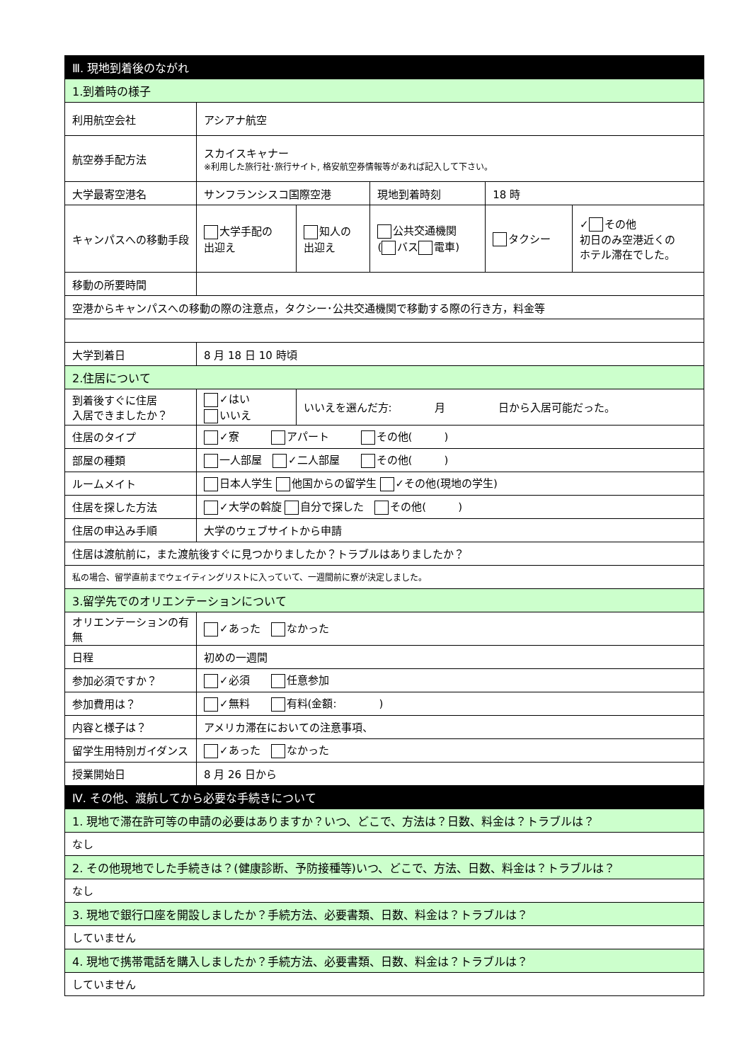| Ⅲ. 現地到着後のながれ | | | | | |
| 1.到着時の様子 | | | | | |
| 利用航空会社 | アシアナ航空 | | | | |
| 航空券手配方法 | スカイスキャナー ※利用した旅行社･旅行サイト, 格安航空券情報等があれば記入して下さい。 | | | | |
| 大学最寄空港名 | サンフランシスコ国際空港 | | 現地到着時刻 | 18 時 | |
| キャンパスへの移動手段 | 大学手配の 出迎え | 知人の 出迎え | 公共交通機関 ( バス 電車) | タクシー | ✓ その他 初日のみ空港近くの ホテル滞在でした。 |
| 移動の所要時間 | | | | | |
| 空港からキャンパスへの移動の際の注意点，タクシー･公共交通機関で移動する際の行き方，料金等 | | | | | |
| 大学到着日 | 8 月 18 日 10 時頃 | | | | |
| 2.住居について | | | | | |
| 到着後すぐに住居 入居できましたか？ | ✓はい いいえ | いいえを選んだ方: 月 日から入居可能だった。 | | | |
| 住居のタイプ | ✓寮 アパート その他( ) | | | | |
| 部屋の種類 | 一人部屋 ✓二人部屋 その他( ) | | | | |
| ルームメイト | 日本人学生 他国からの留学生 ✓その他(現地の学生) | | | | |
| 住居を探した方法 | ✓大学の斡旋 自分で探した その他( ) | | | | |
| 住居の申込み手順 | 大学のウェブサイトから申請 | | | | |
| 住居は渡航前に，また渡航後すぐに見つかりましたか？トラブルはありましたか？ | | | | | |
| 私の場合、留学直前までウェイティングリストに入っていて、一週間前に寮が決定しました。 | | | | | |
| 3.留学先でのオリエンテーションについて | | | | | |
| オリエンテーションの有無 | ✓あった なかった | | | | |
| 日程 | 初めの一週間 | | | | |
| 参加必須ですか？ | ✓必須 任意参加 | | | | |
| 参加費用は？ | ✓無料 有料(金額: ) | | | | |
| 内容と様子は？ | アメリカ滞在においての注意事項、 | | | | |
| 留学生用特別ガイダンス | ✓あった なかった | | | | |
| 授業開始日 | 8 月 26 日から | | | | |
| Ⅳ. その他、渡航してから必要な手続きについて | | | | | |
| 1. 現地で滞在許可等の申請の必要はありますか？いつ、どこで、方法は？日数、料金は？トラブルは？ | | | | | |
| なし | | | | | |
| 2. その他現地でした手続きは？(健康診断、予防接種等)いつ、どこで、方法、日数、料金は？トラブルは？ | | | | | |
| なし | | | | | |
| 3. 現地で銀行口座を開設しましたか？手続方法、必要書類、日数、料金は？トラブルは？ | | | | | |
| していません | | | | | |
| 4. 現地で携帯電話を購入しましたか？手続方法、必要書類、日数、料金は？トラブルは？ | | | | | |
| していません | | | | | |